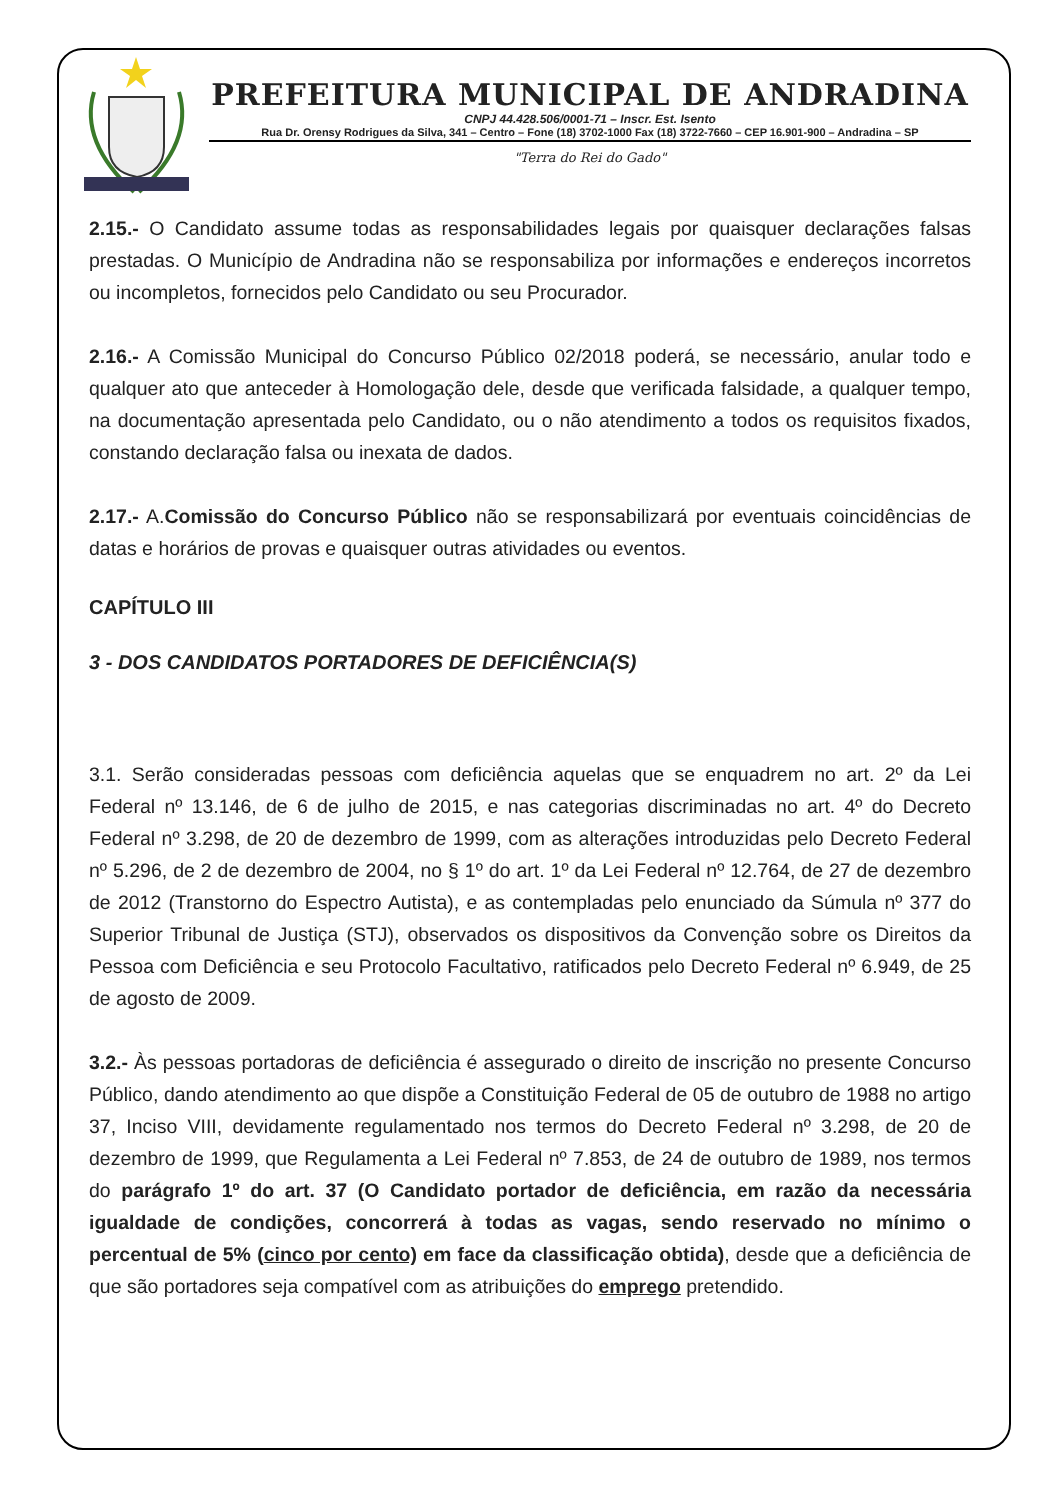PREFEITURA MUNICIPAL DE ANDRADINA
CNPJ 44.428.506/0001-71 – Inscr. Est. Isento
Rua Dr. Orensy Rodrigues da Silva, 341 – Centro – Fone (18) 3702-1000 Fax (18) 3722-7660 – CEP 16.901-900 – Andradina – SP
"Terra do Rei do Gado"
2.15.- O Candidato assume todas as responsabilidades legais por quaisquer declarações falsas prestadas. O Município de Andradina não se responsabiliza por informações e endereços incorretos ou incompletos, fornecidos pelo Candidato ou seu Procurador.
2.16.- A Comissão Municipal do Concurso Público 02/2018 poderá, se necessário, anular todo e qualquer ato que anteceder à Homologação dele, desde que verificada falsidade, a qualquer tempo, na documentação apresentada pelo Candidato, ou o não atendimento a todos os requisitos fixados, constando declaração falsa ou inexata de dados.
2.17.- A.Comissão do Concurso Público não se responsabilizará por eventuais coincidências de datas e horários de provas e quaisquer outras atividades ou eventos.
CAPÍTULO III
3 - DOS CANDIDATOS PORTADORES DE DEFICIÊNCIA(S)
3.1. Serão consideradas pessoas com deficiência aquelas que se enquadrem no art. 2º da Lei Federal nº 13.146, de 6 de julho de 2015, e nas categorias discriminadas no art. 4º do Decreto Federal nº 3.298, de 20 de dezembro de 1999, com as alterações introduzidas pelo Decreto Federal nº 5.296, de 2 de dezembro de 2004, no § 1º do art. 1º da Lei Federal nº 12.764, de 27 de dezembro de 2012 (Transtorno do Espectro Autista), e as contempladas pelo enunciado da Súmula nº 377 do Superior Tribunal de Justiça (STJ), observados os dispositivos da Convenção sobre os Direitos da Pessoa com Deficiência e seu Protocolo Facultativo, ratificados pelo Decreto Federal nº 6.949, de 25 de agosto de 2009.
3.2.- Às pessoas portadoras de deficiência é assegurado o direito de inscrição no presente Concurso Público, dando atendimento ao que dispõe a Constituição Federal de 05 de outubro de 1988 no artigo 37, Inciso VIII, devidamente regulamentado nos termos do Decreto Federal nº 3.298, de 20 de dezembro de 1999, que Regulamenta a Lei Federal nº 7.853, de 24 de outubro de 1989, nos termos do parágrafo 1º do art. 37 (O Candidato portador de deficiência, em razão da necessária igualdade de condições, concorrerá à todas as vagas, sendo reservado no mínimo o percentual de 5% (cinco por cento) em face da classificação obtida), desde que a deficiência de que são portadores seja compatível com as atribuições do emprego pretendido.